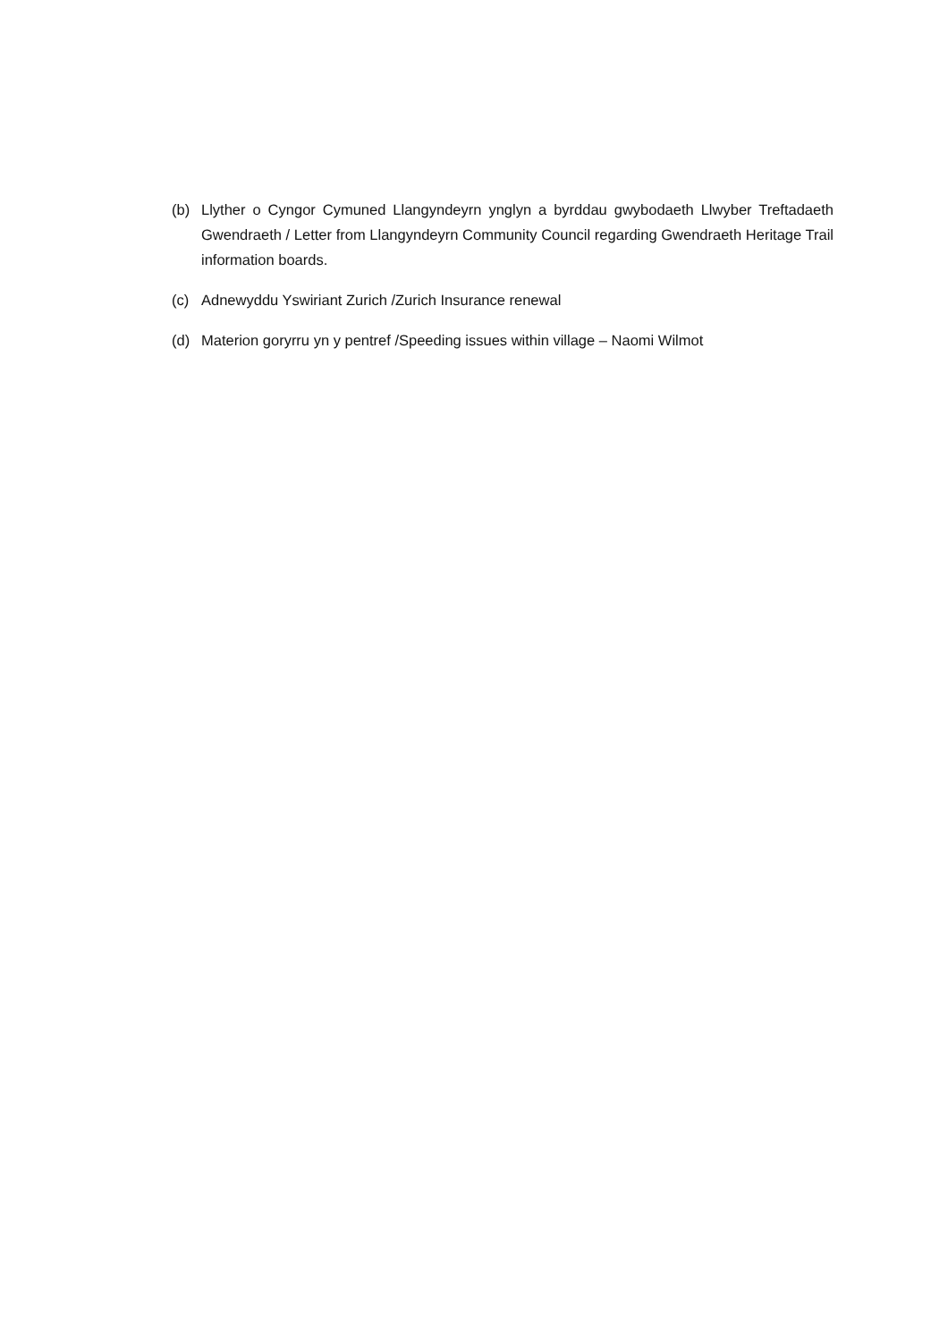(b) Llyther o Cyngor Cymuned Llangyndeyrn ynglyn a byrddau gwybodaeth Llwyber Treftadaeth Gwendraeth / Letter from Llangyndeyrn Community Council regarding Gwendraeth Heritage Trail information boards.
(c) Adnewyddu Yswiriant Zurich /Zurich Insurance renewal
(d) Materion goryrru yn y pentref /Speeding issues within village – Naomi Wilmot